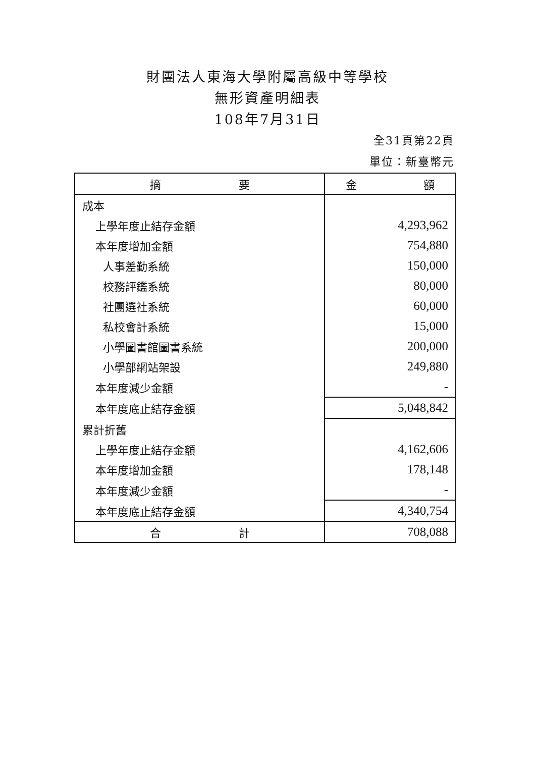財團法人東海大學附屬高級中等學校
無形資產明細表
108年7月31日
全31頁第22頁
單位：新臺幣元
| 摘 要 | 金 額 |
| --- | --- |
| 成本 | |
| 上學年度止結存金額 | 4,293,962 |
| 本年度增加金額 | 754,880 |
| 人事差勤系統 | 150,000 |
| 校務評鑑系統 | 80,000 |
| 社團選社系統 | 60,000 |
| 私校會計系統 | 15,000 |
| 小學圖書館圖書系統 | 200,000 |
| 小學部網站架設 | 249,880 |
| 本年度減少金額 | - |
| 本年度底止結存金額 | 5,048,842 |
| 累計折舊 | |
| 上學年度止結存金額 | 4,162,606 |
| 本年度增加金額 | 178,148 |
| 本年度減少金額 | - |
| 本年度底止結存金額 | 4,340,754 |
| 合 計 | 708,088 |